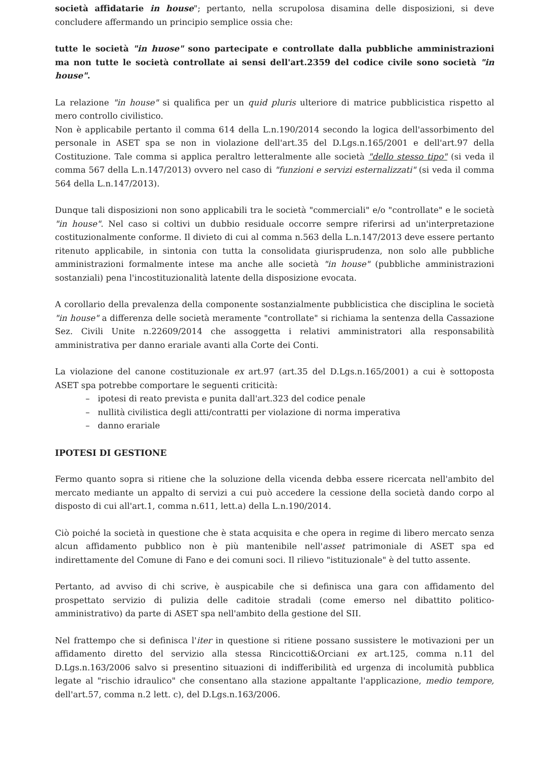società affidatarie in house"; pertanto, nella scrupolosa disamina delle disposizioni, si deve concludere affermando un principio semplice ossia che:
tutte le società "in huose" sono partecipate e controllate dalla pubbliche amministrazioni ma non tutte le società controllate ai sensi dell'art.2359 del codice civile sono società "in house".
La relazione "in house" si qualifica per un quid pluris ulteriore di matrice pubblicistica rispetto al mero controllo civilistico.
Non è applicabile pertanto il comma 614 della L.n.190/2014 secondo la logica dell'assorbimento del personale in ASET spa se non in violazione dell'art.35 del D.Lgs.n.165/2001 e dell'art.97 della Costituzione. Tale comma si applica peraltro letteralmente alle società "dello stesso tipo" (si veda il comma 567 della L.n.147/2013) ovvero nel caso di "funzioni e servizi esternalizzati" (si veda il comma 564 della L.n.147/2013).
Dunque tali disposizioni non sono applicabili tra le società "commerciali" e/o "controllate" e le società "in house". Nel caso si coltivi un dubbio residuale occorre sempre riferirsi ad un'interpretazione costituzionalmente conforme. Il divieto di cui al comma n.563 della L.n.147/2013 deve essere pertanto ritenuto applicabile, in sintonia con tutta la consolidata giurisprudenza, non solo alle pubbliche amministrazioni formalmente intese ma anche alle società "in house" (pubbliche amministrazioni sostanziali) pena l'incostituzionalità latente della disposizione evocata.
A corollario della prevalenza della componente sostanzialmente pubblicistica che disciplina le società "in house" a differenza delle società meramente "controllate" si richiama la sentenza della Cassazione Sez. Civili Unite n.22609/2014 che assoggetta i relativi amministratori alla responsabilità amministrativa per danno erariale avanti alla Corte dei Conti.
La violazione del canone costituzionale ex art.97 (art.35 del D.Lgs.n.165/2001) a cui è sottoposta ASET spa potrebbe comportare le seguenti criticità:
– ipotesi di reato prevista e punita dall'art.323 del codice penale
– nullità civilistica degli atti/contratti per violazione di norma imperativa
– danno erariale
IPOTESI DI GESTIONE
Fermo quanto sopra si ritiene che la soluzione della vicenda debba essere ricercata nell'ambito del mercato mediante un appalto di servizi a cui può accedere la cessione della società dando corpo al disposto di cui all'art.1, comma n.611, lett.a) della L.n.190/2014.
Ciò poiché la società in questione che è stata acquisita e che opera in regime di libero mercato senza alcun affidamento pubblico non è più mantenibile nell'asset patrimoniale di ASET spa ed indirettamente del Comune di Fano e dei comuni soci. Il rilievo "istituzionale" è del tutto assente.
Pertanto, ad avviso di chi scrive, è auspicabile che si definisca una gara con affidamento del prospettato servizio di pulizia delle caditoie stradali (come emerso nel dibattito politico-amministrativo) da parte di ASET spa nell'ambito della gestione del SII.
Nel frattempo che si definisca l'iter in questione si ritiene possano sussistere le motivazioni per un affidamento diretto del servizio alla stessa Rincicotti&Orciani ex art.125, comma n.11 del D.Lgs.n.163/2006 salvo si presentino situazioni di indifferibilità ed urgenza di incolumità pubblica legate al "rischio idraulico" che consentano alla stazione appaltante l'applicazione, medio tempore, dell'art.57, comma n.2 lett. c), del D.Lgs.n.163/2006.